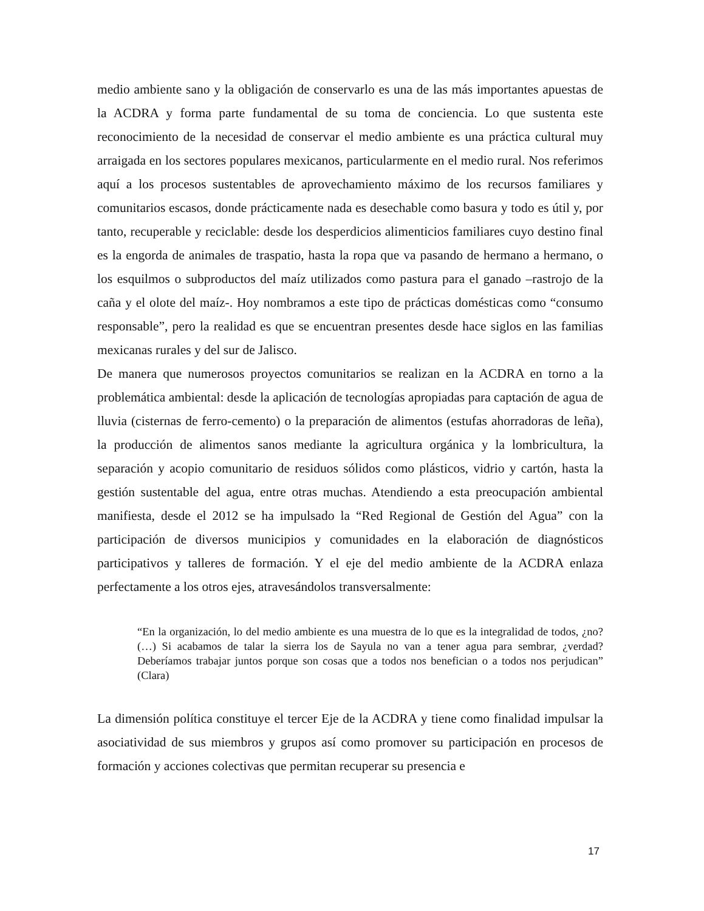medio ambiente sano y la obligación de conservarlo es una de las más importantes apuestas de la ACDRA y forma parte fundamental de su toma de conciencia. Lo que sustenta este reconocimiento de la necesidad de conservar el medio ambiente es una práctica cultural muy arraigada en los sectores populares mexicanos, particularmente en el medio rural. Nos referimos aquí a los procesos sustentables de aprovechamiento máximo de los recursos familiares y comunitarios escasos, donde prácticamente nada es desechable como basura y todo es útil y, por tanto, recuperable y reciclable: desde los desperdicios alimenticios familiares cuyo destino final es la engorda de animales de traspatio, hasta la ropa que va pasando de hermano a hermano, o los esquilmos o subproductos del maíz utilizados como pastura para el ganado –rastrojo de la caña y el olote del maíz-. Hoy nombramos a este tipo de prácticas domésticas como “consumo responsable”, pero la realidad es que se encuentran presentes desde hace siglos en las familias mexicanas rurales y del sur de Jalisco.
De manera que numerosos proyectos comunitarios se realizan en la ACDRA en torno a la problemática ambiental: desde la aplicación de tecnologías apropiadas para captación de agua de lluvia (cisternas de ferro-cemento) o la preparación de alimentos (estufas ahorradoras de leña), la producción de alimentos sanos mediante la agricultura orgánica y la lombricultura, la separación y acopio comunitario de residuos sólidos como plásticos, vidrio y cartón, hasta la gestión sustentable del agua, entre otras muchas. Atendiendo a esta preocupación ambiental manifiesta, desde el 2012 se ha impulsado la “Red Regional de Gestión del Agua” con la participación de diversos municipios y comunidades en la elaboración de diagnósticos participativos y talleres de formación. Y el eje del medio ambiente de la ACDRA enlaza perfectamente a los otros ejes, atravesándolos transversalmente:
“En la organización, lo del medio ambiente es una muestra de lo que es la integralidad de todos, ¿no? (…) Si acabamos de talar la sierra los de Sayula no van a tener agua para sembrar, ¿verdad? Deberíamos trabajar juntos porque son cosas que a todos nos benefician o a todos nos perjudican” (Clara)
La dimensión política constituye el tercer Eje de la ACDRA y tiene como finalidad impulsar la asociatividad de sus miembros y grupos así como promover su participación en procesos de formación y acciones colectivas que permitan recuperar su presencia e
17